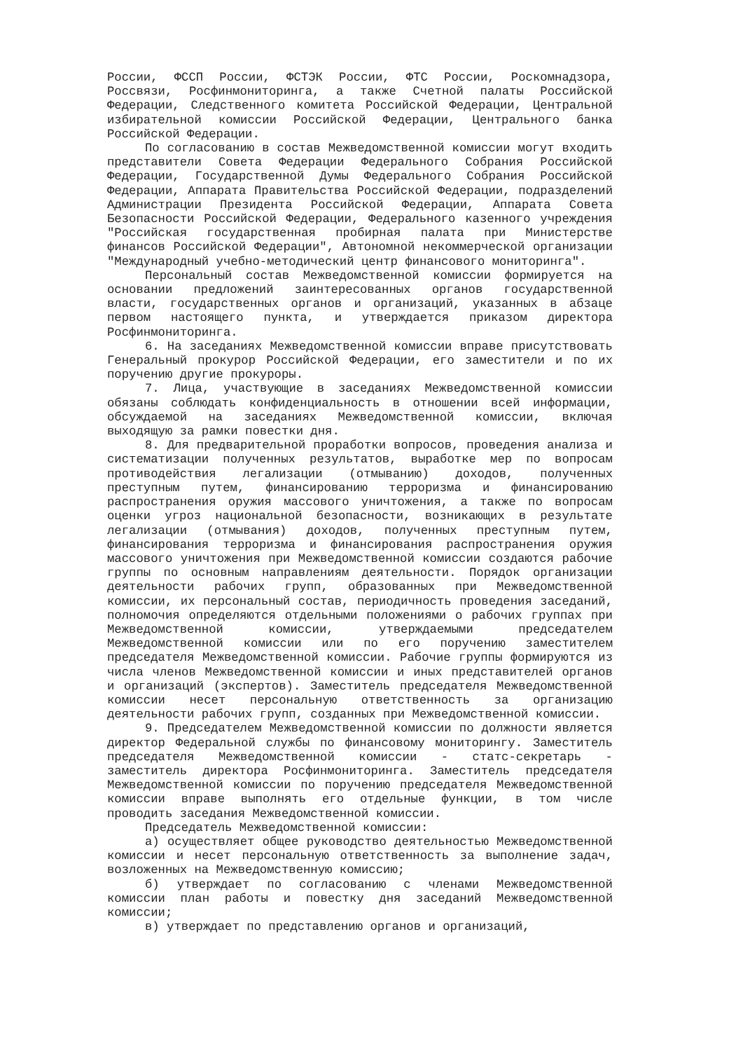России, ФССП России, ФСТЭК России, ФТС России, Роскомнадзора, Россвязи, Росфинмониторинга, а также Счетной палаты Российской Федерации, Следственного комитета Российской Федерации, Центральной избирательной комиссии Российской Федерации, Центрального банка Российской Федерации.
По согласованию в состав Межведомственной комиссии могут входить представители Совета Федерации Федерального Собрания Российской Федерации, Государственной Думы Федерального Собрания Российской Федерации, Аппарата Правительства Российской Федерации, подразделений Администрации Президента Российской Федерации, Аппарата Совета Безопасности Российской Федерации, Федерального казенного учреждения "Российская государственная пробирная палата при Министерстве финансов Российской Федерации", Автономной некоммерческой организации "Международный учебно-методический центр финансового мониторинга".
Персональный состав Межведомственной комиссии формируется на основании предложений заинтересованных органов государственной власти, государственных органов и организаций, указанных в абзаце первом настоящего пункта, и утверждается приказом директора Росфинмониторинга.
6. На заседаниях Межведомственной комиссии вправе присутствовать Генеральный прокурор Российской Федерации, его заместители и по их поручению другие прокуроры.
7. Лица, участвующие в заседаниях Межведомственной комиссии обязаны соблюдать конфиденциальность в отношении всей информации, обсуждаемой на заседаниях Межведомственной комиссии, включая выходящую за рамки повестки дня.
8. Для предварительной проработки вопросов, проведения анализа и систематизации полученных результатов, выработке мер по вопросам противодействия легализации (отмыванию) доходов, полученных преступным путем, финансированию терроризма и финансированию распространения оружия массового уничтожения, а также по вопросам оценки угроз национальной безопасности, возникающих в результате легализации (отмывания) доходов, полученных преступным путем, финансирования терроризма и финансирования распространения оружия массового уничтожения при Межведомственной комиссии создаются рабочие группы по основным направлениям деятельности. Порядок организации деятельности рабочих групп, образованных при Межведомственной комиссии, их персональный состав, периодичность проведения заседаний, полномочия определяются отдельными положениями о рабочих группах при Межведомственной комиссии, утверждаемыми председателем Межведомственной комиссии или по его поручению заместителем председателя Межведомственной комиссии. Рабочие группы формируются из числа членов Межведомственной комиссии и иных представителей органов и организаций (экспертов). Заместитель председателя Межведомственной комиссии несет персональную ответственность за организацию деятельности рабочих групп, созданных при Межведомственной комиссии.
9. Председателем Межведомственной комиссии по должности является директор Федеральной службы по финансовому мониторингу. Заместитель председателя Межведомственной комиссии - статс-секретарь - заместитель директора Росфинмониторинга. Заместитель председателя Межведомственной комиссии по поручению председателя Межведомственной комиссии вправе выполнять его отдельные функции, в том числе проводить заседания Межведомственной комиссии.
Председатель Межведомственной комиссии:
а) осуществляет общее руководство деятельностью Межведомственной комиссии и несет персональную ответственность за выполнение задач, возложенных на Межведомственную комиссию;
б) утверждает по согласованию с членами Межведомственной комиссии план работы и повестку дня заседаний Межведомственной комиссии;
в) утверждает по представлению органов и организаций,